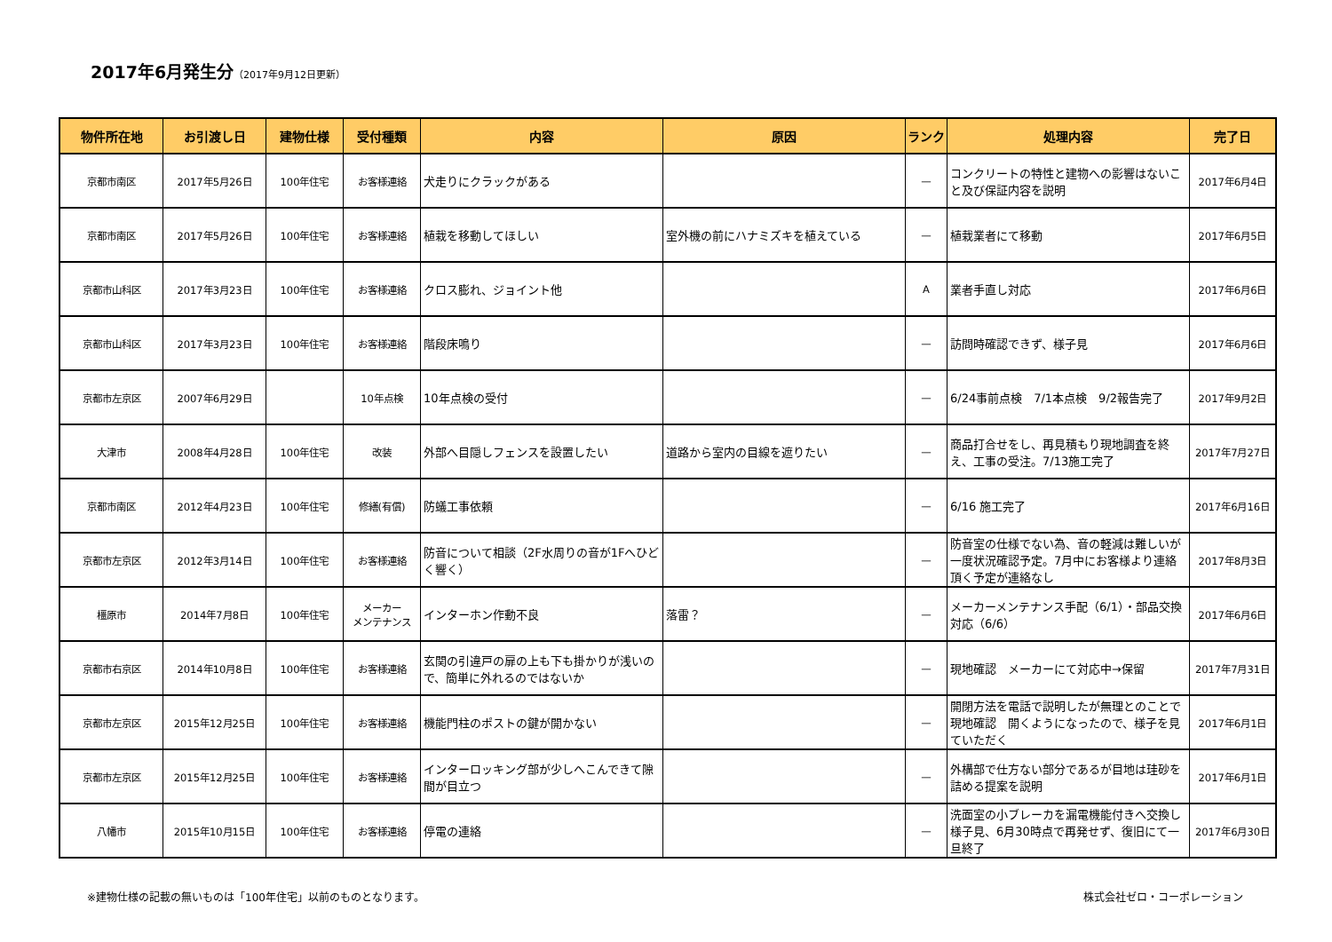2017年6月発生分（2017年9月12日更新）
| 物件所在地 | お引渡し日 | 建物仕様 | 受付種類 | 内容 | 原因 | ランク | 処理内容 | 完了日 |
| --- | --- | --- | --- | --- | --- | --- | --- | --- |
| 京都市南区 | 2017年5月26日 | 100年住宅 | お客様連絡 | 犬走りにクラックがある | | — | コンクリートの特性と建物への影響はないこと及び保証内容を説明 | 2017年6月4日 |
| 京都市南区 | 2017年5月26日 | 100年住宅 | お客様連絡 | 植栽を移動してほしい | 室外機の前にハナミズキを植えている | — | 植栽業者にて移動 | 2017年6月5日 |
| 京都市山科区 | 2017年3月23日 | 100年住宅 | お客様連絡 | クロス膨れ、ジョイント他 | | A | 業者手直し対応 | 2017年6月6日 |
| 京都市山科区 | 2017年3月23日 | 100年住宅 | お客様連絡 | 階段床鳴り | | — | 訪問時確認できず、様子見 | 2017年6月6日 |
| 京都市左京区 | 2007年6月29日 | | 10年点検 | 10年点検の受付 | | — | 6/24事前点検 7/1本点検 9/2報告完了 | 2017年9月2日 |
| 大津市 | 2008年4月28日 | 100年住宅 | 改装 | 外部へ目隠しフェンスを設置したい | 道路から室内の目線を遮りたい | — | 商品打合せをし、再見積もり現地調査を終え、工事の受注。7/13施工完了 | 2017年7月27日 |
| 京都市南区 | 2012年4月23日 | 100年住宅 | 修繕(有償) | 防蟻工事依頼 | | — | 6/16 施工完了 | 2017年6月16日 |
| 京都市左京区 | 2012年3月14日 | 100年住宅 | お客様連絡 | 防音について相談（2F水周りの音が1Fへひどく響く） | | — | 防音室の仕様でない為、音の軽減は難しいが一度状況確認予定。7月中にお客様より連絡頂く予定が連絡なし | 2017年8月3日 |
| 橿原市 | 2014年7月8日 | 100年住宅 | メーカー メンテナンス | インターホン作動不良 | 落雷？ | — | メーカーメンテナンス手配（6/1）・部品交換対応（6/6） | 2017年6月6日 |
| 京都市右京区 | 2014年10月8日 | 100年住宅 | お客様連絡 | 玄関の引違戸の扉の上も下も掛かりが浅いので、簡単に外れるのではないか | | — | 現地確認 メーカーにて対応中→保留 | 2017年7月31日 |
| 京都市左京区 | 2015年12月25日 | 100年住宅 | お客様連絡 | 機能門柱のポストの鍵が開かない | | — | 開閉方法を電話で説明したが無理とのことで現地確認 開くようになったので、様子を見ていただく | 2017年6月1日 |
| 京都市左京区 | 2015年12月25日 | 100年住宅 | お客様連絡 | インターロッキング部が少しへこんできて隙間が目立つ | | — | 外構部で仕方ない部分であるが目地は珪砂を詰める提案を説明 | 2017年6月1日 |
| 八幡市 | 2015年10月15日 | 100年住宅 | お客様連絡 | 停電の連絡 | | — | 洗面室の小ブレーカを漏電機能付きへ交換し様子見、6月30時点で再発せず、復旧にて一旦終了 | 2017年6月30日 |
※建物仕様の記載の無いものは「100年住宅」以前のものとなります。 株式会社ゼロ・コーポレーション